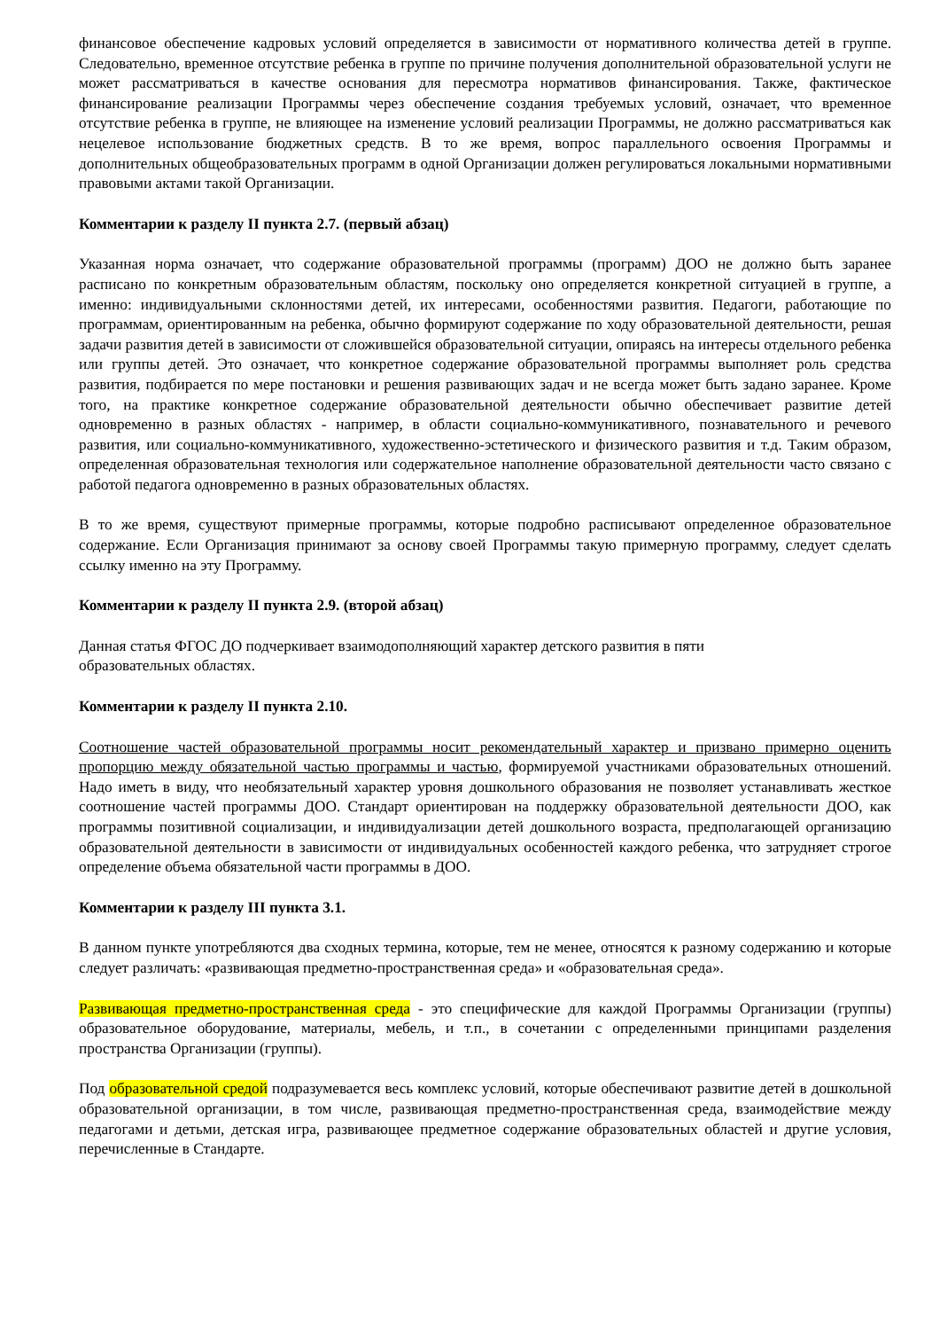финансовое обеспечение кадровых условий определяется в зависимости от нормативного количества детей в группе. Следовательно, временное отсутствие ребенка в группе по причине получения дополнительной образовательной услуги не может рассматриваться в качестве основания для пересмотра нормативов финансирования. Также, фактическое финансирование реализации Программы через обеспечение создания требуемых условий, означает, что временное отсутствие ребенка в группе, не влияющее на изменение условий реализации Программы, не должно рассматриваться как нецелевое использование бюджетных средств. В то же время, вопрос параллельного освоения Программы и дополнительных общеобразовательных программ в одной Организации должен регулироваться локальными нормативными правовыми актами такой Организации.
Комментарии к разделу II пункта 2.7. (первый абзац)
Указанная норма означает, что содержание образовательной программы (программ) ДОО не должно быть заранее расписано по конкретным образовательным областям, поскольку оно определяется конкретной ситуацией в группе, а именно: индивидуальными склонностями детей, их интересами, особенностями развития. Педагоги, работающие по программам, ориентированным на ребенка, обычно формируют содержание по ходу образовательной деятельности, решая задачи развития детей в зависимости от сложившейся образовательной ситуации, опираясь на интересы отдельного ребенка или группы детей. Это означает, что конкретное содержание образовательной программы выполняет роль средства развития, подбирается по мере постановки и решения развивающих задач и не всегда может быть задано заранее. Кроме того, на практике конкретное содержание образовательной деятельности обычно обеспечивает развитие детей одновременно в разных областях - например, в области социально-коммуникативного, познавательного и речевого развития, или социально-коммуникативного, художественно-эстетического и физического развития и т.д. Таким образом, определенная образовательная технология или содержательное наполнение образовательной деятельности часто связано с работой педагога одновременно в разных образовательных областях.
В то же время, существуют примерные программы, которые подробно расписывают определенное образовательное содержание. Если Организация принимают за основу своей Программы такую примерную программу, следует сделать ссылку именно на эту Программу.
Комментарии к разделу II пункта 2.9. (второй абзац)
Данная статья ФГОС ДО подчеркивает взаимодополняющий характер детского развития в пяти
образовательных областях.
Комментарии к разделу II пункта 2.10.
Соотношение частей образовательной программы носит рекомендательный характер и призвано примерно оценить пропорцию между обязательной частью программы и частью, формируемой участниками образовательных отношений. Надо иметь в виду, что необязательный характер уровня дошкольного образования не позволяет устанавливать жесткое соотношение частей программы ДОО. Стандарт ориентирован на поддержку образовательной деятельности ДОО, как программы позитивной социализации, и индивидуализации детей дошкольного возраста, предполагающей организацию образовательной деятельности в зависимости от индивидуальных особенностей каждого ребенка, что затрудняет строгое определение объема обязательной части программы в ДОО.
Комментарии к разделу III пункта 3.1.
В данном пункте употребляются два сходных термина, которые, тем не менее, относятся к разному содержанию и которые следует различать: «развивающая предметно-пространственная среда» и «образовательная среда».
Развивающая предметно-пространственная среда - это специфические для каждой Программы Организации (группы) образовательное оборудование, материалы, мебель, и т.п., в сочетании с определенными принципами разделения пространства Организации (группы).
Под образовательной средой подразумевается весь комплекс условий, которые обеспечивают развитие детей в дошкольной образовательной организации, в том числе, развивающая предметно-пространственная среда, взаимодействие между педагогами и детьми, детская игра, развивающее предметное содержание образовательных областей и другие условия, перечисленные в Стандарте.